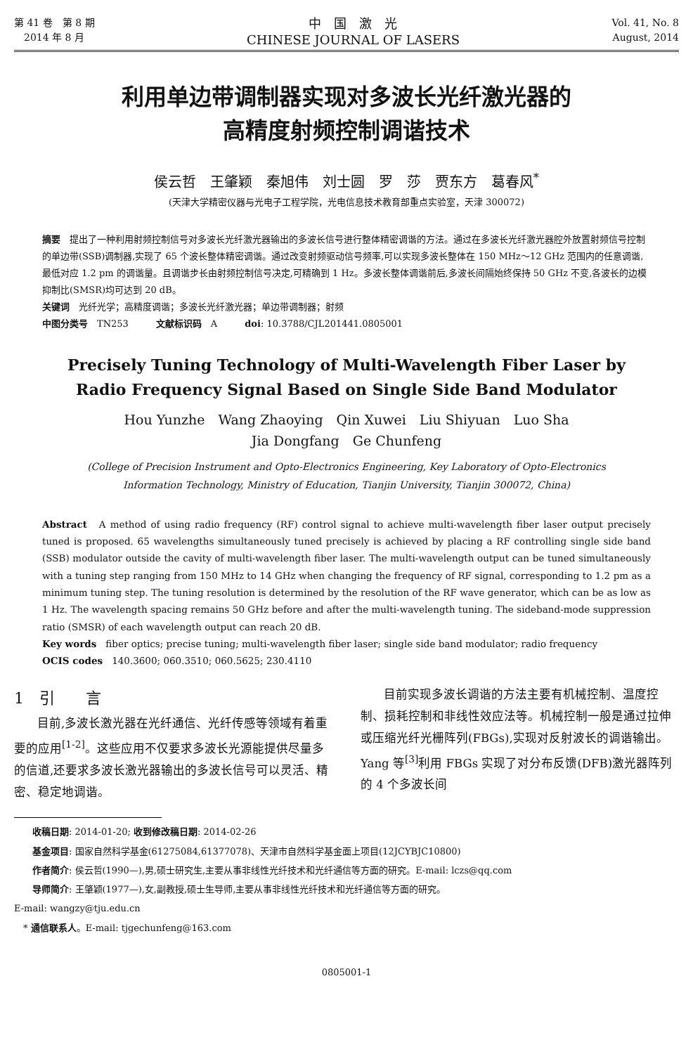第 41 卷　第 8 期
　2014 年 8 月
中　国　激　光
CHINESE JOURNAL OF LASERS
Vol. 41, No. 8
August, 2014
利用单边带调制器实现对多波长光纤激光器的
高精度射频控制调谐技术
侯云哲　王肇颖　秦旭伟　刘士圆　罗　莎　贾东方　葛春风<sup>*</sup>
(天津大学精密仪器与光电子工程学院，光电信息技术教育部重点实验室，天津 300072)
摘要　提出了一种利用射频控制信号对多波长光纤激光器输出的多波长信号进行整体精密调谐的方法。通过在多波长光纤激光器腔外放置射频信号控制的单边带(SSB)调制器,实现了 65 个波长整体精密调谐。通过改变射频驱动信号频率,可以实现多波长整体在 150 MHz～12 GHz 范围内的任意调谐,最低对应 1.2 pm 的调谐量。且调谐步长由射频控制信号决定,可精确到 1 Hz。多波长整体调谐前后,多波长间隔始终保持 50 GHz 不变,各波长的边模抑制比(SMSR)均可达到 20 dB。
关键词　光纤光学；高精度调谐；多波长光纤激光器；单边带调制器；射频
中图分类号　TN253　　　文献标识码　A　　　doi: 10.3788/CJL201441.0805001
Precisely Tuning Technology of Multi-Wavelength Fiber Laser by
Radio Frequency Signal Based on Single Side Band Modulator
Hou Yunzhe　Wang Zhaoying　Qin Xuwei　Liu Shiyuan　Luo Sha
Jia Dongfang　Ge Chunfeng
(College of Precision Instrument and Opto-Electronics Engineering, Key Laboratory of Opto-Electronics
Information Technology, Ministry of Education, Tianjin University, Tianjin 300072, China)
Abstract　A method of using radio frequency (RF) control signal to achieve multi-wavelength fiber laser output precisely tuned is proposed. 65 wavelengths simultaneously tuned precisely is achieved by placing a RF controlling single side band (SSB) modulator outside the cavity of multi-wavelength fiber laser. The multi-wavelength output can be tuned simultaneously with a tuning step ranging from 150 MHz to 14 GHz when changing the frequency of RF signal, corresponding to 1.2 pm as a minimum tuning step. The tuning resolution is determined by the resolution of the RF wave generator, which can be as low as 1 Hz. The wavelength spacing remains 50 GHz before and after the multi-wavelength tuning. The sideband-mode suppression ratio (SMSR) of each wavelength output can reach 20 dB.
Key words　fiber optics; precise tuning; multi-wavelength fiber laser; single side band modulator; radio frequency
OCIS codes　140.3600; 060.3510; 060.5625; 230.4110
1　引　　言
目前,多波长激光器在光纤通信、光纤传感等领域有着重要的应用<sup>[1-2]</sup>。这些应用不仅要求多波长光源能提供尽量多的信道,还要求多波长激光器输出的多波长信号可以灵活、精密、稳定地调谐。
目前实现多波长调谐的方法主要有机械控制、温度控制、损耗控制和非线性效应法等。机械控制一般是通过拉伸或压缩光纤光栅阵列(FBGs),实现对反射波长的调谐输出。Yang 等<sup>[3]</sup>利用 FBGs 实现了对分布反馈(DFB)激光器阵列的 4 个多波长间
　　收稿日期: 2014-01-20; 收到修改稿日期: 2014-02-26
　　基金项目: 国家自然科学基金(61275084,61377078)、天津市自然科学基金面上项目(12JCYBJC10800)
　　作者简介: 侯云哲(1990—),男,硕士研究生,主要从事非线性光纤技术和光纤通信等方面的研究。E-mail: lczs@qq.com
　　导师简介: 王肇颖(1977—),女,副教授,硕士生导师,主要从事非线性光纤技术和光纤通信等方面的研究。
E-mail: wangzy@tju.edu.cn
　* 通信联系人。E-mail: tjgechunfeng@163.com
0805001-1